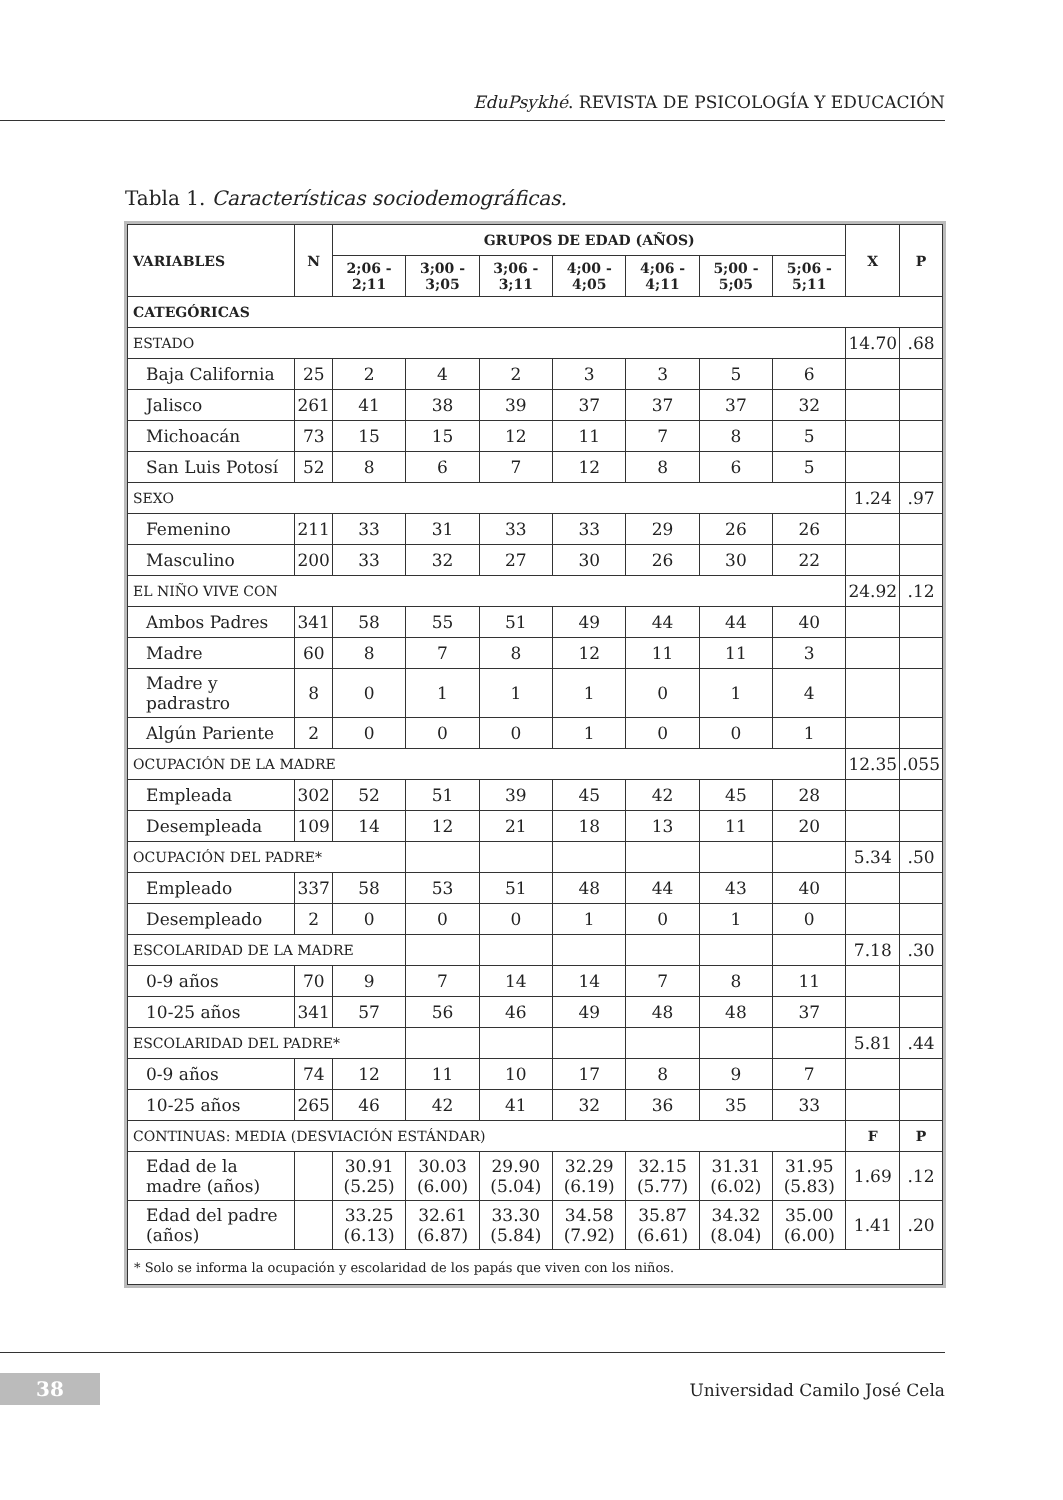EduPsykhé. REVISTA DE PSICOLOGÍA Y EDUCACIÓN
Tabla 1. Características sociodemográficas.
| VARIABLES | N | GRUPOS DE EDAD (AÑOS) | | | | | | | X | P |
| --- | --- | --- | --- | --- | --- | --- | --- | --- | --- | --- |
| | | 2;06 - 2;11 | 3;00 - 3;05 | 3;06 - 3;11 | 4;00 - 4;05 | 4;06 - 4;11 | 5;00 - 5;05 | 5;06 - 5;11 | | |
| CATEGÓRICAS | | | | | | | | | | |
| ESTADO | | | | | | | | | 14.70 | .68 |
| Baja California | 25 | 2 | 4 | 2 | 3 | 3 | 5 | 6 | | |
| Jalisco | 261 | 41 | 38 | 39 | 37 | 37 | 37 | 32 | | |
| Michoacán | 73 | 15 | 15 | 12 | 11 | 7 | 8 | 5 | | |
| San Luis Potosí | 52 | 8 | 6 | 7 | 12 | 8 | 6 | 5 | | |
| SEXO | | | | | | | | | 1.24 | .97 |
| Femenino | 211 | 33 | 31 | 33 | 33 | 29 | 26 | 26 | | |
| Masculino | 200 | 33 | 32 | 27 | 30 | 26 | 30 | 22 | | |
| EL NIÑO VIVE CON | | | | | | | | | 24.92 | .12 |
| Ambos Padres | 341 | 58 | 55 | 51 | 49 | 44 | 44 | 40 | | |
| Madre | 60 | 8 | 7 | 8 | 12 | 11 | 11 | 3 | | |
| Madre y padrastro | 8 | 0 | 1 | 1 | 1 | 0 | 1 | 4 | | |
| Algún Pariente | 2 | 0 | 0 | 0 | 1 | 0 | 0 | 1 | | |
| OCUPACIÓN DE LA MADRE | | | | | | | | | 12.35 | .055 |
| Empleada | 302 | 52 | 51 | 39 | 45 | 42 | 45 | 28 | | |
| Desempleada | 109 | 14 | 12 | 21 | 18 | 13 | 11 | 20 | | |
| OCUPACIÓN DEL PADRE* | | | | | | | | | 5.34 | .50 |
| Empleado | 337 | 58 | 53 | 51 | 48 | 44 | 43 | 40 | | |
| Desempleado | 2 | 0 | 0 | 0 | 1 | 0 | 1 | 0 | | |
| ESCOLARIDAD DE LA MADRE | | | | | | | | | 7.18 | .30 |
| 0-9 años | 70 | 9 | 7 | 14 | 14 | 7 | 8 | 11 | | |
| 10-25 años | 341 | 57 | 56 | 46 | 49 | 48 | 48 | 37 | | |
| ESCOLARIDAD DEL PADRE* | | | | | | | | | 5.81 | .44 |
| 0-9 años | 74 | 12 | 11 | 10 | 17 | 8 | 9 | 7 | | |
| 10-25 años | 265 | 46 | 42 | 41 | 32 | 36 | 35 | 33 | | |
| CONTINUAS: MEDIA (DESVIACIÓN ESTÁNDAR) | | | | | | | | | F | P |
| Edad de la madre (años) | | 30.91 (5.25) | 30.03 (6.00) | 29.90 (5.04) | 32.29 (6.19) | 32.15 (5.77) | 31.31 (6.02) | 31.95 (5.83) | 1.69 | .12 |
| Edad del padre (años) | | 33.25 (6.13) | 32.61 (6.87) | 33.30 (5.84) | 34.58 (7.92) | 35.87 (6.61) | 34.32 (8.04) | 35.00 (6.00) | 1.41 | .20 |
| * Solo se informa la ocupación y escolaridad de los papás que viven con los niños. | | | | | | | | | | |
38 Universidad Camilo José Cela